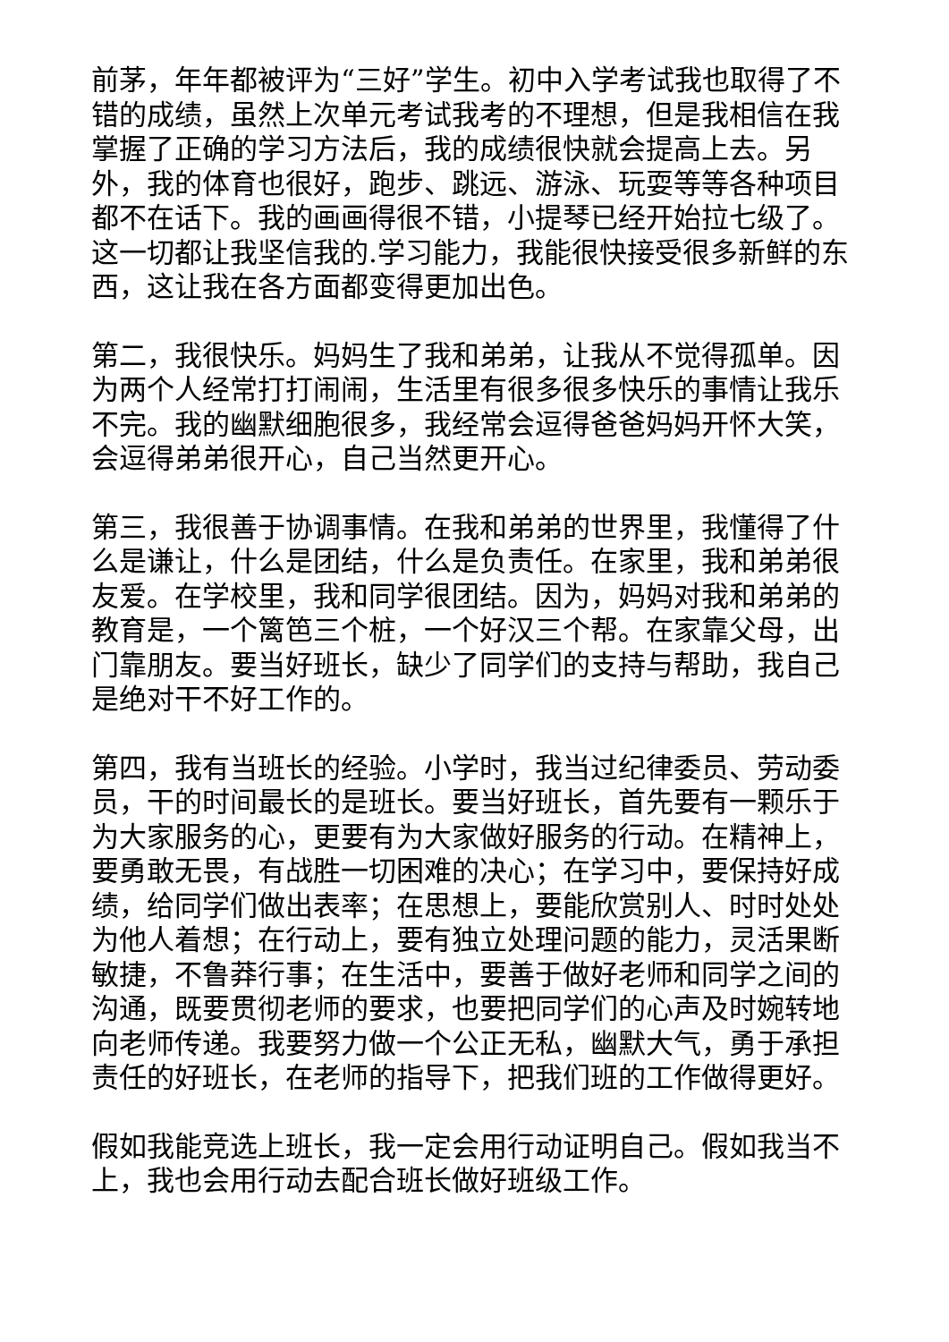前茅，年年都被评为“三好”学生。初中入学考试我也取得了不错的成绩，虽然上次单元考试我考的不理想，但是我相信在我掌握了正确的学习方法后，我的成绩很快就会提高上去。另外，我的体育也很好，跑步、跳远、游泳、玩耍等等各种项目都不在话下。我的画画得很不错，小提琴已经开始拉七级了。这一切都让我坚信我的.学习能力，我能很快接受很多新鲜的东西，这让我在各方面都变得更加出色。
第二，我很快乐。妈妈生了我和弟弟，让我从不觉得孤单。因为两个人经常打打闹闹，生活里有很多很多快乐的事情让我乐不完。我的幽默细胞很多，我经常会逗得爸爸妈妈开怀大笑，会逗得弟弟很开心，自己当然更开心。
第三，我很善于协调事情。在我和弟弟的世界里，我懂得了什么是谦让，什么是团结，什么是负责任。在家里，我和弟弟很友爱。在学校里，我和同学很团结。因为，妈妈对我和弟弟的教育是，一个篱笆三个桩，一个好汉三个帮。在家靠父母，出门靠朋友。要当好班长，缺少了同学们的支持与帮助，我自己是绝对干不好工作的。
第四，我有当班长的经验。小学时，我当过纪律委员、劳动委员，干的时间最长的是班长。要当好班长，首先要有一颗乐于为大家服务的心，更要有为大家做好服务的行动。在精神上，要勇敢无畏，有战胜一切困难的决心；在学习中，要保持好成绩，给同学们做出表率；在思想上，要能欣赏别人、时时处处为他人着想；在行动上，要有独立处理问题的能力，灵活果断敏捷，不鲁莽行事；在生活中，要善于做好老师和同学之间的沟通，既要贯彻老师的要求，也要把同学们的心声及时婉转地向老师传递。我要努力做一个公正无私，幽默大气，勇于承担责任的好班长，在老师的指导下，把我们班的工作做得更好。
假如我能竞选上班长，我一定会用行动证明自己。假如我当不上，我也会用行动去配合班长做好班级工作。